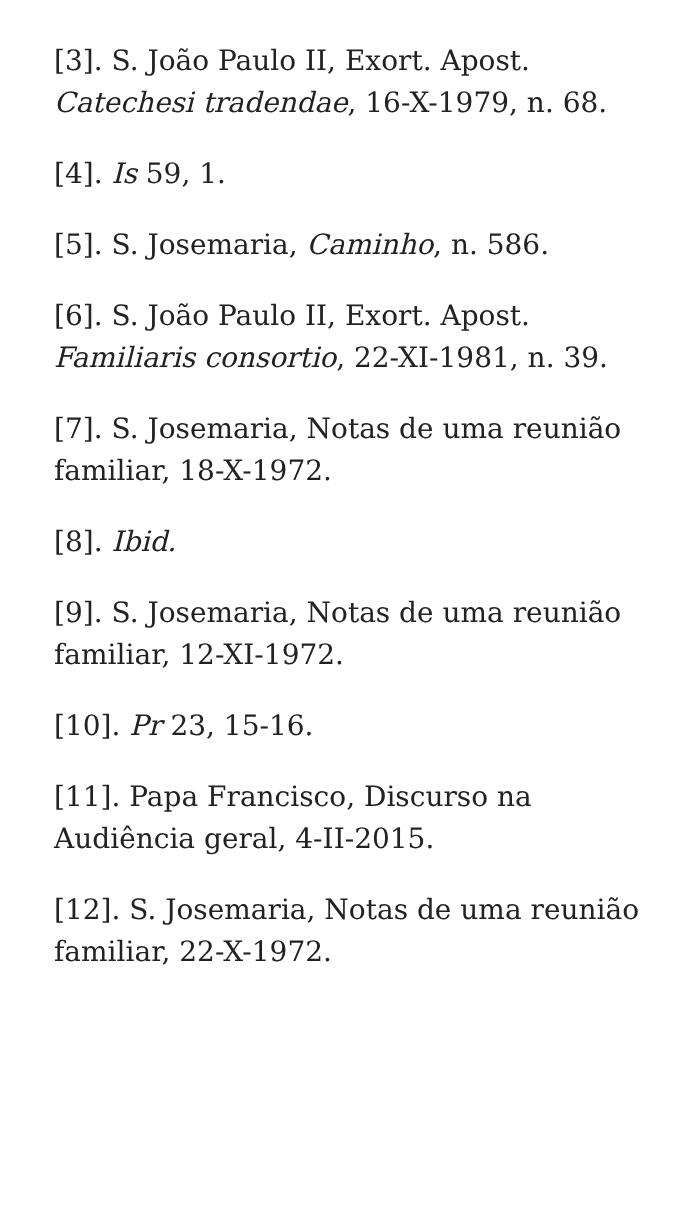[3]. S. João Paulo II, Exort. Apost. Catechesi tradendae, 16-X-1979, n. 68.
[4]. Is 59, 1.
[5]. S. Josemaria, Caminho, n. 586.
[6]. S. João Paulo II, Exort. Apost. Familiaris consortio, 22-XI-1981, n. 39.
[7]. S. Josemaria, Notas de uma reunião familiar, 18-X-1972.
[8]. Ibid.
[9]. S. Josemaria, Notas de uma reunião familiar, 12-XI-1972.
[10]. Pr 23, 15-16.
[11]. Papa Francisco, Discurso na Audiência geral, 4-II-2015.
[12]. S. Josemaria, Notas de uma reunião familiar, 22-X-1972.